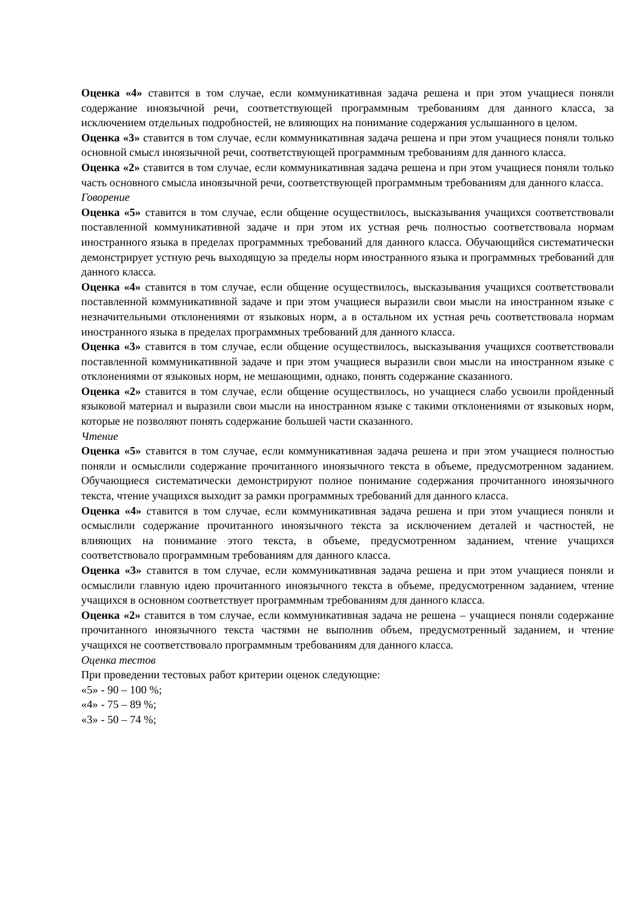Оценка «4» ставится в том случае, если коммуникативная задача решена и при этом учащиеся поняли содержание иноязычной речи, соответствующей программным требованиям для данного класса, за исключением отдельных подробностей, не влияющих на понимание содержания услышанного в целом.
Оценка «3» ставится в том случае, если коммуникативная задача решена и при этом учащиеся поняли только основной смысл иноязычной речи, соответствующей программным требованиям для данного класса.
Оценка «2» ставится в том случае, если коммуникативная задача решена и при этом учащиеся поняли только часть основного смысла иноязычной речи, соответствующей программным требованиям для данного класса.
Говорение
Оценка «5» ставится в том случае, если общение осуществилось, высказывания учащихся соответствовали поставленной коммуникативной задаче и при этом их устная речь полностью соответствовала нормам иностранного языка в пределах программных требований для данного класса. Обучающийся систематически демонстрирует устную речь выходящую за пределы норм иностранного языка и программных требований для данного класса.
Оценка «4» ставится в том случае, если общение осуществилось, высказывания учащихся соответствовали поставленной коммуникативной задаче и при этом учащиеся выразили свои мысли на иностранном языке с незначительными отклонениями от языковых норм, а в остальном их устная речь соответствовала нормам иностранного языка в пределах программных требований для данного класса.
Оценка «3» ставится в том случае, если общение осуществилось, высказывания учащихся соответствовали поставленной коммуникативной задаче и при этом учащиеся выразили свои мысли на иностранном языке с отклонениями от языковых норм, не мешающими, однако, понять содержание сказанного.
Оценка «2» ставится в том случае, если общение осуществилось, но учащиеся слабо усвоили пройденный языковой материал и выразили свои мысли на иностранном языке с такими отклонениями от языковых норм, которые не позволяют понять содержание большей части сказанного.
Чтение
Оценка «5» ставится в том случае, если коммуникативная задача решена и при этом учащиеся полностью поняли и осмыслили содержание прочитанного иноязычного текста в объеме, предусмотренном заданием. Обучающиеся систематически демонстрируют полное понимание содержания прочитанного иноязычного текста, чтение учащихся выходит за рамки программных требований для данного класса.
Оценка «4» ставится в том случае, если коммуникативная задача решена и при этом учащиеся поняли и осмыслили содержание прочитанного иноязычного текста за исключением деталей и частностей, не влияющих на понимание этого текста, в объеме, предусмотренном заданием, чтение учащихся соответствовало программным требованиям для данного класса.
Оценка «3» ставится в том случае, если коммуникативная задача решена и при этом учащиеся поняли и осмыслили главную идею прочитанного иноязычного текста в объеме, предусмотренном заданием, чтение учащихся в основном соответствует программным требованиям для данного класса.
Оценка «2» ставится в том случае, если коммуникативная задача не решена – учащиеся поняли содержание прочитанного иноязычного текста частями не выполнив объем, предусмотренный заданием, и чтение учащихся не соответствовало программным требованиям для данного класса.
Оценка тестов
При проведении тестовых работ критерии оценок следующие:
«5» - 90 – 100 %;
«4» - 75 – 89 %;
«3» - 50 – 74 %;